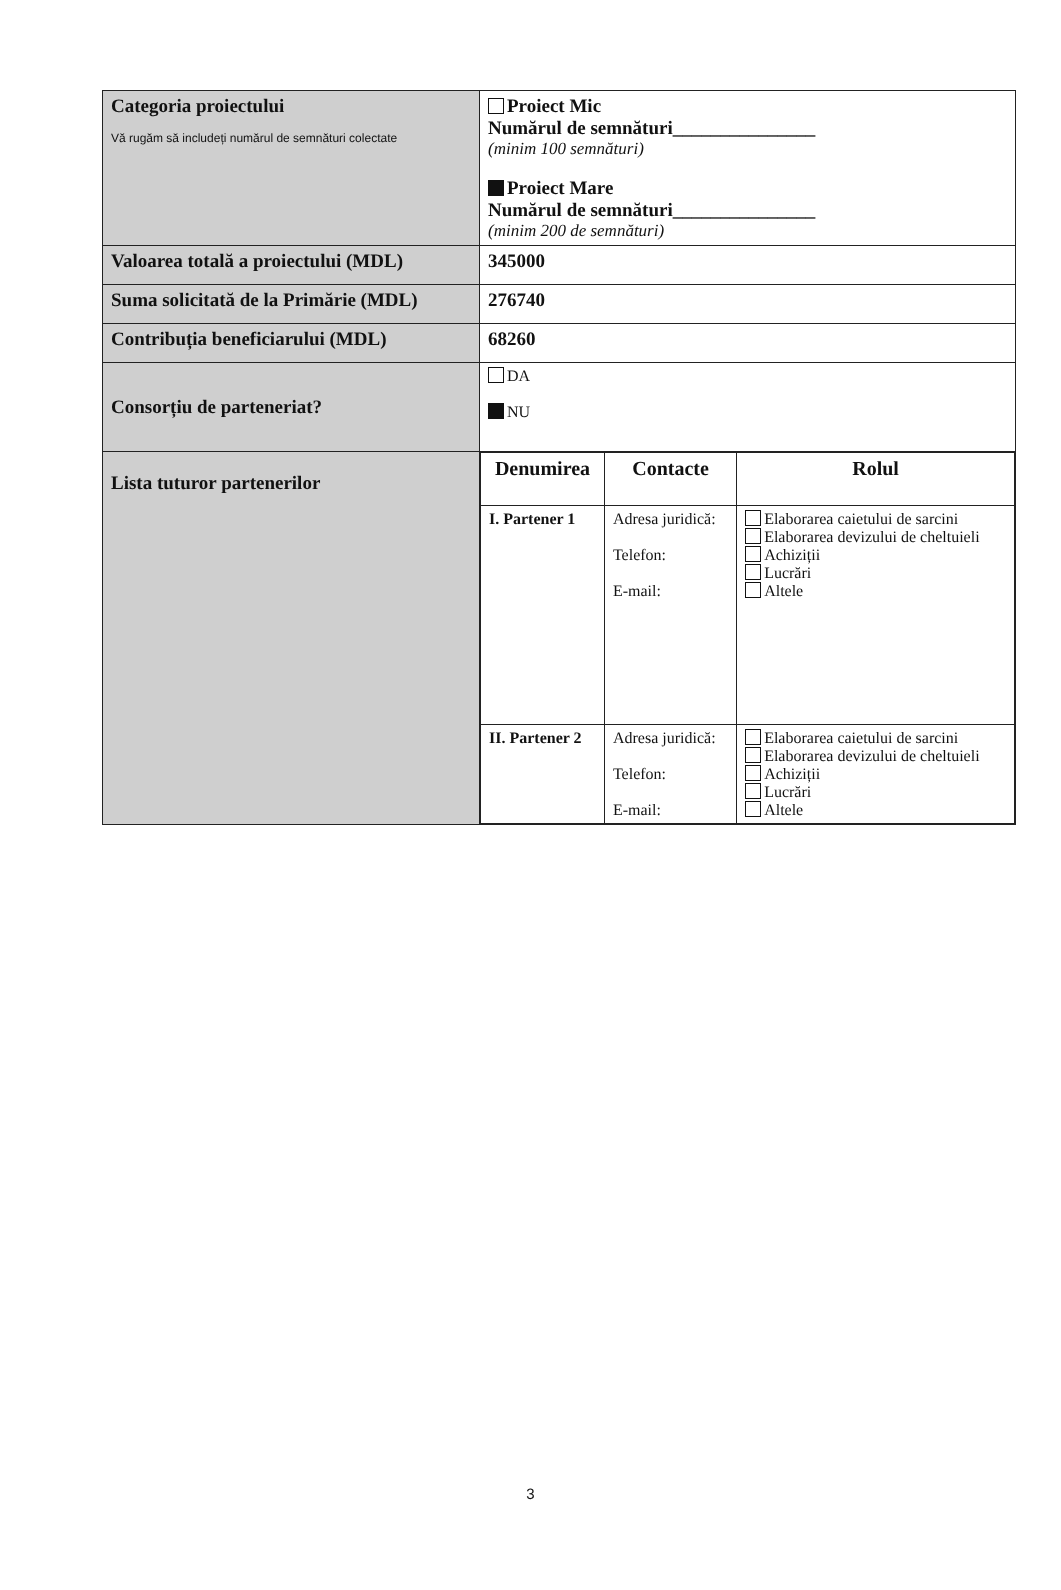| Categoria proiectului Vă rugăm să includeți numărul de semnături colectate | Proiect Mic Numărul de semnături_______________ (minim 100 semnături) Proiect Mare Numărul de semnături_______________ (minim 200 de semnături) |
| Valoarea totală a proiectului (MDL) | 345000 |
| Suma solicitată de la Primărie (MDL) | 276740 |
| Contribuția beneficiarului (MDL) | 68260 |
| Consorțiu de parteneriat? | DA NU |
| Lista tuturor partenerilor | / Denumirea / Contacte / Rolul / / --- / --- / --- / / I. Partener 1 / Adresa juridică: Telefon: E-mail: / Elaborarea caietului de sarcini Elaborarea devizului de cheltuieli Achiziții Lucrări Altele / / II. Partener 2 / Adresa juridică: Telefon: E-mail: / Elaborarea caietului de sarcini Elaborarea devizului de cheltuieli Achiziții Lucrări Altele / |
3